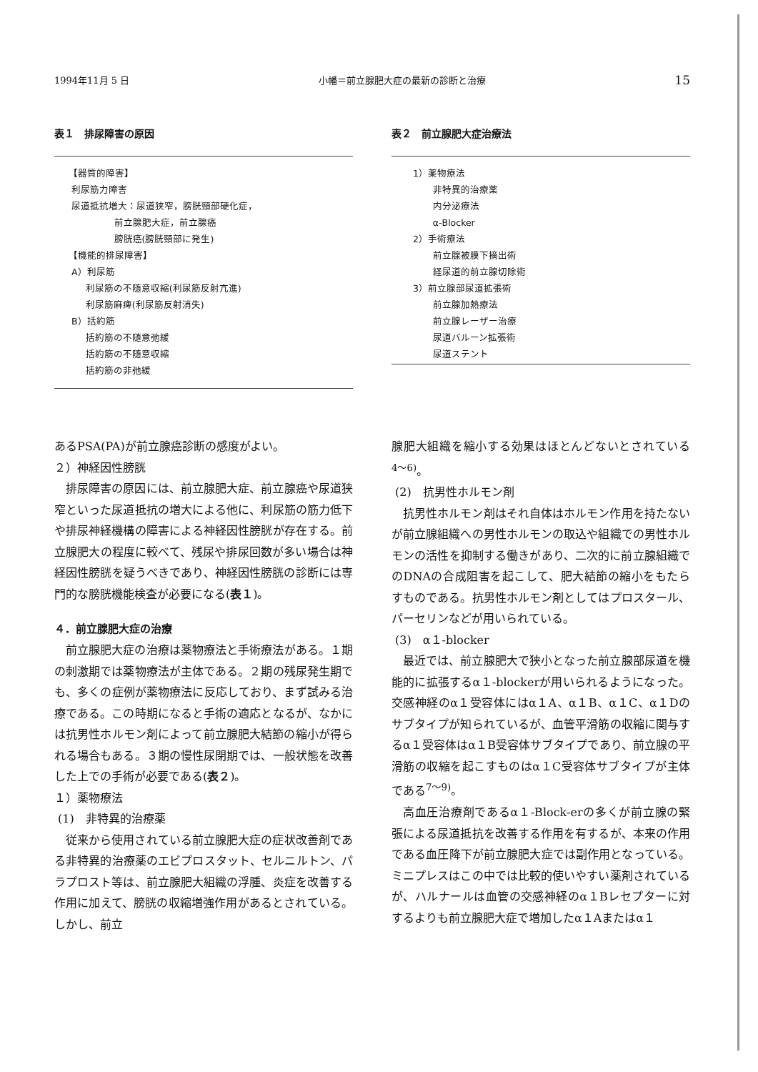1994年11月 5 日 小幡＝前立腺肥大症の最新の診断と治療 15
表１　排尿障害の原因
【器質的障害】
利尿筋力障害
尿道抵抗増大：尿道狭窄，膀胱頸部硬化症，
前立腺肥大症，前立腺癌
膀胱癌(膀胱頸部に発生)
【機能的排尿障害】
A）利尿筋
利尿筋の不随意収縮(利尿筋反射亢進)
利尿筋麻痺(利尿筋反射消失)
B）括約筋
括約筋の不随意弛緩
括約筋の不随意収縮
括約筋の非弛緩
表２　前立腺肥大症治療法
1）薬物療法
非特異的治療薬
内分泌療法
α-Blocker
2）手術療法
前立腺被膜下摘出術
経尿道的前立腺切除術
3）前立腺部尿道拡張術
前立腺加熱療法
前立腺レーザー治療
尿道バルーン拡張術
尿道ステント
あるPSA(PA)が前立腺癌診断の感度がよい。
２）神経因性膀胱
排尿障害の原因には、前立腺肥大症、前立腺癌や尿道狭窄といった尿道抵抗の増大による他に、利尿筋の筋力低下や排尿神経機構の障害による神経因性膀胱が存在する。前立腺肥大の程度に較べて、残尿や排尿回数が多い場合は神経因性膀胱を疑うべきであり、神経因性膀胱の診断には専門的な膀胱機能検査が必要になる(表１)。
４．前立腺肥大症の治療
前立腺肥大症の治療は薬物療法と手術療法がある。１期の刺激期では薬物療法が主体である。２期の残尿発生期でも、多くの症例が薬物療法に反応しており、まず試みる治療である。この時期になると手術の適応となるが、なかには抗男性ホルモン剤によって前立腺肥大結節の縮小が得られる場合もある。３期の慢性尿閉期では、一般状態を改善した上での手術が必要である(表２)。
１）薬物療法
(1)　非特異的治療薬
従来から使用されている前立腺肥大症の症状改善剤である非特異的治療薬のエビプロスタット、セルニルトン、パラプロスト等は、前立腺肥大組織の浮腫、炎症を改善する作用に加えて、膀胱の収縮増強作用があるとされている。しかし、前立
腺肥大組織を縮小する効果はほとんどないとされている<sup>4〜6)</sup>。
(2)　抗男性ホルモン剤
抗男性ホルモン剤はそれ自体はホルモン作用を持たないが前立腺組織への男性ホルモンの取込や組織での男性ホルモンの活性を抑制する働きがあり、二次的に前立腺組織でのDNAの合成阻害を起こして、肥大結節の縮小をもたらすものである。抗男性ホルモン剤としてはプロスタール、パーセリンなどが用いられている。
(3)　α１-blocker
最近では、前立腺肥大で狭小となった前立腺部尿道を機能的に拡張するα１-blockerが用いられるようになった。交感神経のα１受容体にはα１A、α１B、α１C、α１Dのサブタイプが知られているが、血管平滑筋の収縮に関与するα１受容体はα１B受容体サブタイプであり、前立腺の平滑筋の収縮を起こすものはα１C受容体サブタイプが主体である<sup>7〜9)</sup>。
高血圧治療剤であるα１-Block-erの多くが前立腺の緊張による尿道抵抗を改善する作用を有するが、本来の作用である血圧降下が前立腺肥大症では副作用となっている。ミニプレスはこの中では比較的使いやすい薬剤されているが、ハルナールは血管の交感神経のα１Bレセプターに対するよりも前立腺肥大症で増加したα１Aまたはα１